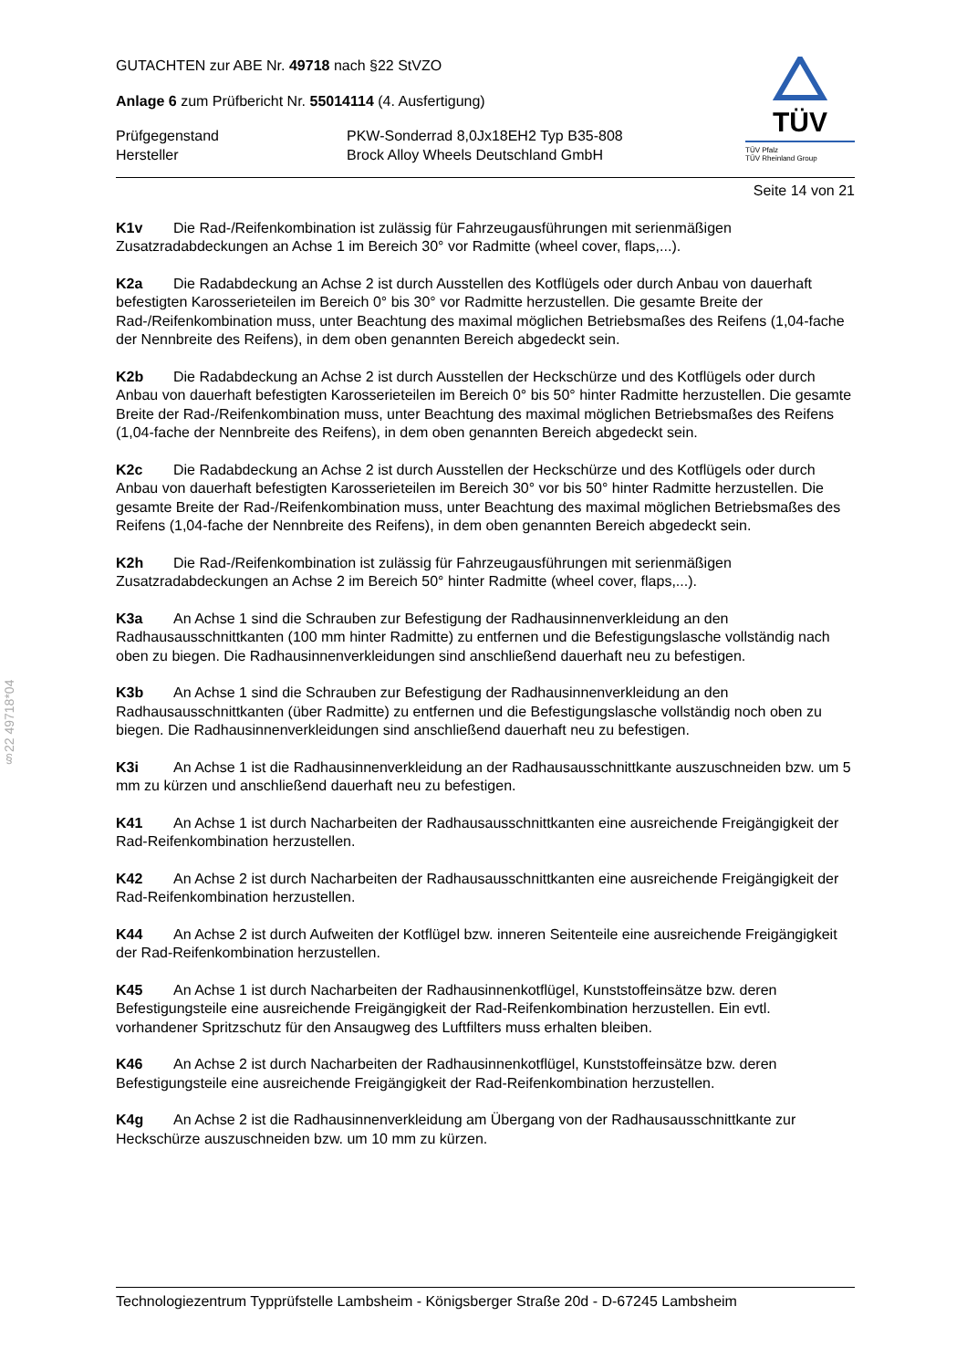§22 49718*04
TÜV
TÜV Pfalz
TÜV Rheinland Group
GUTACHTEN zur ABE Nr. 49718 nach §22 StVZO
Anlage 6 zum Prüfbericht Nr. 55014114 (4. Ausfertigung)
Prüfgegenstand
Hersteller
PKW-Sonderrad 8,0Jx18EH2 Typ B35-808
Brock Alloy Wheels Deutschland GmbH
Seite 14 von 21
K1v Die Rad-/Reifenkombination ist zulässig für Fahrzeugausführungen mit serienmäßigen Zusatzradabdeckungen an Achse 1 im Bereich 30° vor Radmitte (wheel cover, flaps,...).
K2a Die Radabdeckung an Achse 2 ist durch Ausstellen des Kotflügels oder durch Anbau von dauerhaft befestigten Karosserieteilen im Bereich 0° bis 30° vor Radmitte herzustellen. Die gesamte Breite der Rad-/Reifenkombination muss, unter Beachtung des maximal möglichen Betriebsmaßes des Reifens (1,04-fache der Nennbreite des Reifens), in dem oben genannten Bereich abgedeckt sein.
K2b Die Radabdeckung an Achse 2 ist durch Ausstellen der Heckschürze und des Kotflügels oder durch Anbau von dauerhaft befestigten Karosserieteilen im Bereich 0° bis 50° hinter Radmitte herzustellen. Die gesamte Breite der Rad-/Reifenkombination muss, unter Beachtung des maximal möglichen Betriebsmaßes des Reifens (1,04-fache der Nennbreite des Reifens), in dem oben genannten Bereich abgedeckt sein.
K2c Die Radabdeckung an Achse 2 ist durch Ausstellen der Heckschürze und des Kotflügels oder durch Anbau von dauerhaft befestigten Karosserieteilen im Bereich 30° vor bis 50° hinter Radmitte herzustellen. Die gesamte Breite der Rad-/Reifenkombination muss, unter Beachtung des maximal möglichen Betriebsmaßes des Reifens (1,04-fache der Nennbreite des Reifens), in dem oben genannten Bereich abgedeckt sein.
K2h Die Rad-/Reifenkombination ist zulässig für Fahrzeugausführungen mit serienmäßigen Zusatzradabdeckungen an Achse 2 im Bereich 50° hinter Radmitte (wheel cover, flaps,...).
K3a An Achse 1 sind die Schrauben zur Befestigung der Radhausinnenverkleidung an den Radhausausschnittkanten (100 mm hinter Radmitte) zu entfernen und die Befestigungslasche vollständig nach oben zu biegen. Die Radhausinnenverkleidungen sind anschließend dauerhaft neu zu befestigen.
K3b An Achse 1 sind die Schrauben zur Befestigung der Radhausinnenverkleidung an den Radhausausschnittkanten (über Radmitte) zu entfernen und die Befestigungslasche vollständig noch oben zu biegen. Die Radhausinnenverkleidungen sind anschließend dauerhaft neu zu befestigen.
K3i An Achse 1 ist die Radhausinnenverkleidung an der Radhausausschnittkante auszuschneiden bzw. um 5 mm zu kürzen und anschließend dauerhaft neu zu befestigen.
K41 An Achse 1 ist durch Nacharbeiten der Radhausausschnittkanten eine ausreichende Freigängigkeit der Rad-Reifenkombination herzustellen.
K42 An Achse 2 ist durch Nacharbeiten der Radhausausschnittkanten eine ausreichende Freigängigkeit der Rad-Reifenkombination herzustellen.
K44 An Achse 2 ist durch Aufweiten der Kotflügel bzw. inneren Seitenteile eine ausreichende Freigängigkeit der Rad-Reifenkombination herzustellen.
K45 An Achse 1 ist durch Nacharbeiten der Radhausinnenkotflügel, Kunststoffeinsätze bzw. deren Befestigungsteile eine ausreichende Freigängigkeit der Rad-Reifenkombination herzustellen. Ein evtl. vorhandener Spritzschutz für den Ansaugweg des Luftfilters muss erhalten bleiben.
K46 An Achse 2 ist durch Nacharbeiten der Radhausinnenkotflügel, Kunststoffeinsätze bzw. deren Befestigungsteile eine ausreichende Freigängigkeit der Rad-Reifenkombination herzustellen.
K4g An Achse 2 ist die Radhausinnenverkleidung am Übergang von der Radhausausschnittkante zur Heckschürze auszuschneiden bzw. um 10 mm zu kürzen.
Technologiezentrum Typprüfstelle Lambsheim - Königsberger Straße 20d - D-67245 Lambsheim